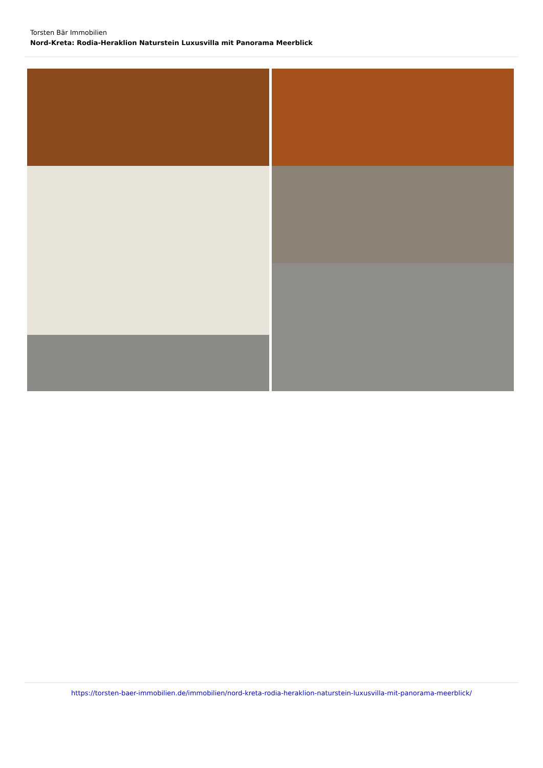Torsten Bär Immobilien
Nord-Kreta: Rodia-Heraklion Naturstein Luxusvilla mit Panorama Meerblick
https://torsten-baer-immobilien.de/immobilien/nord-kreta-rodia-heraklion-naturstein-luxusvilla-mit-panorama-meerblick/